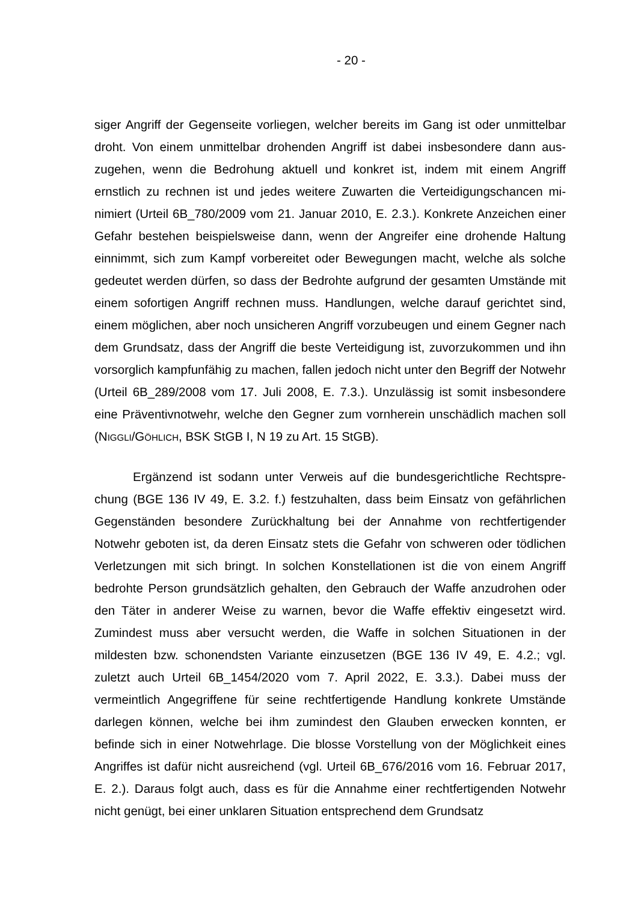- 20 -
siger Angriff der Gegenseite vorliegen, welcher bereits im Gang ist oder unmittelbar droht. Von einem unmittelbar drohenden Angriff ist dabei insbesondere dann aus­zugehen, wenn die Bedrohung aktuell und konkret ist, indem mit einem Angriff ernstlich zu rechnen ist und jedes weitere Zuwarten die Verteidigungschancen mi­nimiert (Urteil 6B_780/2009 vom 21. Januar 2010, E. 2.3.). Konkrete Anzeichen ei­ner Gefahr bestehen beispielsweise dann, wenn der Angreifer eine drohende Hal­tung einnimmt, sich zum Kampf vorbereitet oder Bewegungen macht, welche als solche gedeutet werden dürfen, so dass der Bedrohte aufgrund der gesamten Um­stände mit einem sofortigen Angriff rechnen muss. Handlungen, welche darauf ge­richtet sind, einem möglichen, aber noch unsicheren Angriff vorzubeugen und ei­nem Gegner nach dem Grundsatz, dass der Angriff die beste Verteidigung ist, zu­vorzukommen und ihn vorsorglich kampfunfähig zu machen, fallen jedoch nicht un­ter den Begriff der Notwehr (Urteil 6B_289/2008 vom 17. Juli 2008, E. 7.3.). Unzu­lässig ist somit insbesondere eine Präventivnotwehr, welche den Gegner zum vorn­herein unschädlich machen soll (NIGGLI/GÖHLICH, BSK StGB I, N 19 zu Art. 15 StGB).
Ergänzend ist sodann unter Verweis auf die bundesgerichtliche Rechtspre­chung (BGE 136 IV 49, E. 3.2. f.) festzuhalten, dass beim Einsatz von gefährlichen Gegenständen besondere Zurückhaltung bei der Annahme von rechtfertigender Notwehr geboten ist, da deren Einsatz stets die Gefahr von schweren oder tödli­chen Verletzungen mit sich bringt. In solchen Konstellationen ist die von einem An­griff bedrohte Person grundsätzlich gehalten, den Gebrauch der Waffe anzudrohen oder den Täter in anderer Weise zu warnen, bevor die Waffe effektiv eingesetzt wird. Zumindest muss aber versucht werden, die Waffe in solchen Situationen in der mildesten bzw. schonendsten Variante einzusetzen (BGE 136 IV 49, E. 4.2.; vgl. zuletzt auch Urteil 6B_1454/2020 vom 7. April 2022, E. 3.3.). Dabei muss der vermeintlich Angegriffene für seine rechtfertigende Handlung konkrete Umstände darlegen können, welche bei ihm zumindest den Glauben erwecken konnten, er befinde sich in einer Notwehrlage. Die blosse Vorstellung von der Möglichkeit eines Angriffes ist dafür nicht ausreichend (vgl. Urteil 6B_676/2016 vom 16. Februar 2017, E. 2.). Daraus folgt auch, dass es für die Annahme einer rechtfertigenden Notwehr nicht genügt, bei einer unklaren Situation entsprechend dem Grundsatz